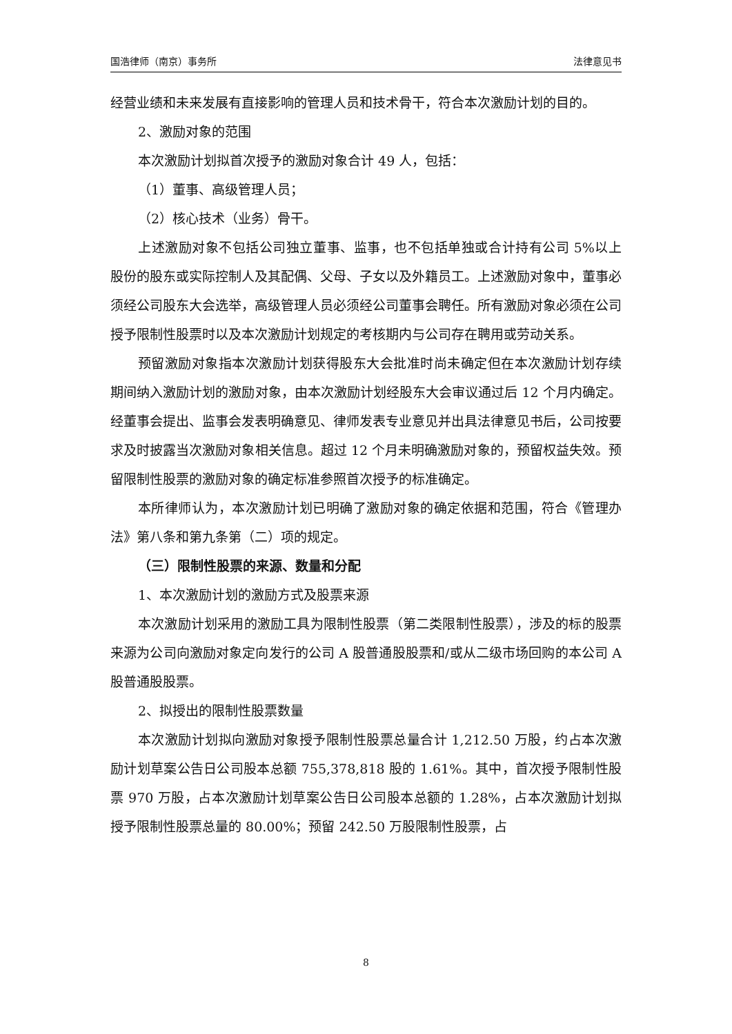国浩律师（南京）事务所 法律意见书
经营业绩和未来发展有直接影响的管理人员和技术骨干，符合本次激励计划的目的。
2、激励对象的范围
本次激励计划拟首次授予的激励对象合计 49 人，包括：
（1）董事、高级管理人员；
（2）核心技术（业务）骨干。
上述激励对象不包括公司独立董事、监事，也不包括单独或合计持有公司 5%以上股份的股东或实际控制人及其配偶、父母、子女以及外籍员工。上述激励对象中，董事必须经公司股东大会选举，高级管理人员必须经公司董事会聘任。所有激励对象必须在公司授予限制性股票时以及本次激励计划规定的考核期内与公司存在聘用或劳动关系。
预留激励对象指本次激励计划获得股东大会批准时尚未确定但在本次激励计划存续期间纳入激励计划的激励对象，由本次激励计划经股东大会审议通过后 12 个月内确定。经董事会提出、监事会发表明确意见、律师发表专业意见并出具法律意见书后，公司按要求及时披露当次激励对象相关信息。超过 12 个月未明确激励对象的，预留权益失效。预留限制性股票的激励对象的确定标准参照首次授予的标准确定。
本所律师认为，本次激励计划已明确了激励对象的确定依据和范围，符合《管理办法》第八条和第九条第（二）项的规定。
（三）限制性股票的来源、数量和分配
1、本次激励计划的激励方式及股票来源
本次激励计划采用的激励工具为限制性股票（第二类限制性股票），涉及的标的股票来源为公司向激励对象定向发行的公司 A 股普通股股票和/或从二级市场回购的本公司 A 股普通股股票。
2、拟授出的限制性股票数量
本次激励计划拟向激励对象授予限制性股票总量合计 1,212.50 万股，约占本次激励计划草案公告日公司股本总额 755,378,818 股的 1.61%。其中，首次授予限制性股票 970 万股，占本次激励计划草案公告日公司股本总额的 1.28%，占本次激励计划拟授予限制性股票总量的 80.00%；预留 242.50 万股限制性股票，占
8